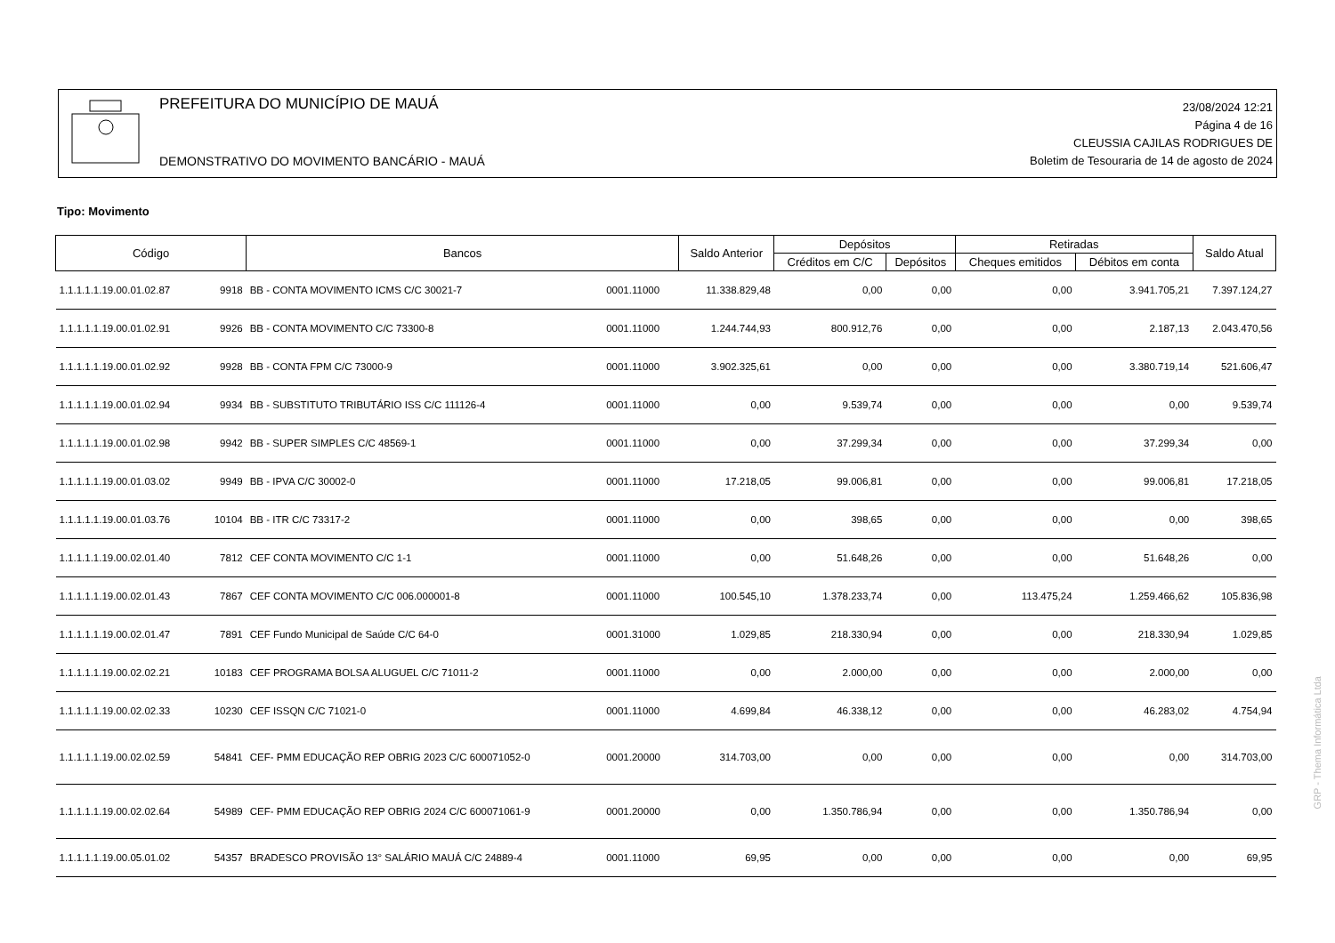PREFEITURA DO MUNICÍPIO DE MAUÁ
DEMONSTRATIVO DO MOVIMENTO BANCÁRIO - MAUÁ
23/08/2024 12:21
Página 4 de 16
CLEUSSIA CAJILAS RODRIGUES DE
Boletim de Tesouraria de 14 de agosto de 2024
Tipo: Movimento
| Código | | Bancos | | Saldo Anterior | Depósitos | | Retiradas | | Saldo Atual |
| --- | --- | --- | --- | --- | --- | --- | --- | --- | --- |
| | | | | | Créditos em C/C | Depósitos | Cheques emitidos | Débitos em conta | |
| 1.1.1.1.1.19.00.01.02.87 | 9918 | BB - CONTA MOVIMENTO ICMS C/C 30021-7 | 0001.11000 | 11.338.829,48 | 0,00 | 0,00 | 0,00 | 3.941.705,21 | 7.397.124,27 |
| 1.1.1.1.1.19.00.01.02.91 | 9926 | BB - CONTA MOVIMENTO C/C 73300-8 | 0001.11000 | 1.244.744,93 | 800.912,76 | 0,00 | 0,00 | 2.187,13 | 2.043.470,56 |
| 1.1.1.1.1.19.00.01.02.92 | 9928 | BB - CONTA FPM C/C 73000-9 | 0001.11000 | 3.902.325,61 | 0,00 | 0,00 | 0,00 | 3.380.719,14 | 521.606,47 |
| 1.1.1.1.1.19.00.01.02.94 | 9934 | BB - SUBSTITUTO TRIBUTÁRIO ISS C/C 111126-4 | 0001.11000 | 0,00 | 9.539,74 | 0,00 | 0,00 | 0,00 | 9.539,74 |
| 1.1.1.1.1.19.00.01.02.98 | 9942 | BB - SUPER SIMPLES C/C 48569-1 | 0001.11000 | 0,00 | 37.299,34 | 0,00 | 0,00 | 37.299,34 | 0,00 |
| 1.1.1.1.1.19.00.01.03.02 | 9949 | BB - IPVA C/C 30002-0 | 0001.11000 | 17.218,05 | 99.006,81 | 0,00 | 0,00 | 99.006,81 | 17.218,05 |
| 1.1.1.1.1.19.00.01.03.76 | 10104 | BB - ITR C/C 73317-2 | 0001.11000 | 0,00 | 398,65 | 0,00 | 0,00 | 0,00 | 398,65 |
| 1.1.1.1.1.19.00.02.01.40 | 7812 | CEF CONTA MOVIMENTO C/C 1-1 | 0001.11000 | 0,00 | 51.648,26 | 0,00 | 0,00 | 51.648,26 | 0,00 |
| 1.1.1.1.1.19.00.02.01.43 | 7867 | CEF CONTA MOVIMENTO C/C 006.000001-8 | 0001.11000 | 100.545,10 | 1.378.233,74 | 0,00 | 113.475,24 | 1.259.466,62 | 105.836,98 |
| 1.1.1.1.1.19.00.02.01.47 | 7891 | CEF Fundo Municipal de Saúde C/C 64-0 | 0001.31000 | 1.029,85 | 218.330,94 | 0,00 | 0,00 | 218.330,94 | 1.029,85 |
| 1.1.1.1.1.19.00.02.02.21 | 10183 | CEF PROGRAMA BOLSA ALUGUEL C/C 71011-2 | 0001.11000 | 0,00 | 2.000,00 | 0,00 | 0,00 | 2.000,00 | 0,00 |
| 1.1.1.1.1.19.00.02.02.33 | 10230 | CEF ISSQN C/C 71021-0 | 0001.11000 | 4.699,84 | 46.338,12 | 0,00 | 0,00 | 46.283,02 | 4.754,94 |
| 1.1.1.1.1.19.00.02.02.59 | 54841 | CEF- PMM EDUCAÇÃO REP OBRIG 2023 C/C 600071052-0 | 0001.20000 | 314.703,00 | 0,00 | 0,00 | 0,00 | 0,00 | 314.703,00 |
| 1.1.1.1.1.19.00.02.02.64 | 54989 | CEF- PMM EDUCAÇÃO REP OBRIG 2024 C/C 600071061-9 | 0001.20000 | 0,00 | 1.350.786,94 | 0,00 | 0,00 | 1.350.786,94 | 0,00 |
| 1.1.1.1.1.19.00.05.01.02 | 54357 | BRADESCO PROVISÃO 13° SALÁRIO MAUÁ C/C 24889-4 | 0001.11000 | 69,95 | 0,00 | 0,00 | 0,00 | 0,00 | 69,95 |
GRP - Thema Informática Ltda